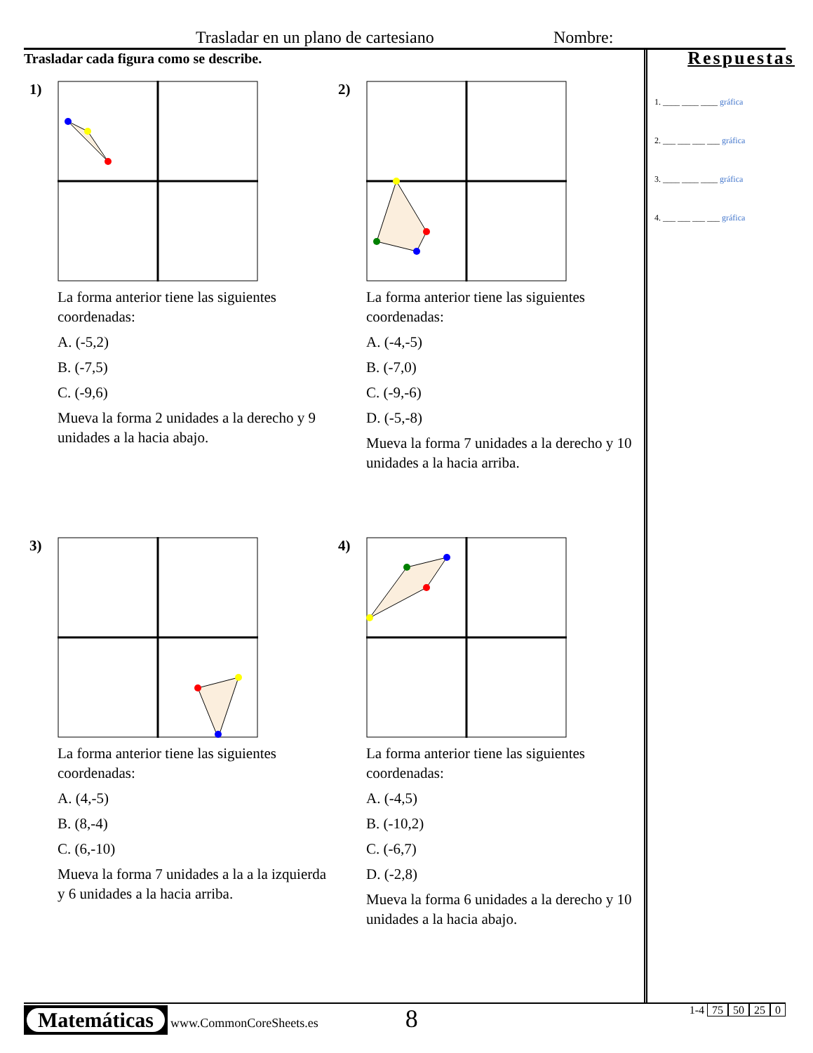Trasladar en un plano de cartesiano Nombre:
Trasladar cada figura como se describe.
1)
La forma anterior tiene las siguientes coordenadas:
A. (-5,2)
B. (-7,5)
C. (-9,6)
Mueva la forma 2 unidades a la derecho y 9 unidades a la hacia abajo.
2)
La forma anterior tiene las siguientes coordenadas:
A. (-4,-5)
B. (-7,0)
C. (-9,-6)
D. (-5,-8)
Mueva la forma 7 unidades a la derecho y 10 unidades a la hacia arriba.
3)
La forma anterior tiene las siguientes coordenadas:
A. (4,-5)
B. (8,-4)
C. (6,-10)
Mueva la forma 7 unidades a la a la izquierda y 6 unidades a la hacia arriba.
4)
La forma anterior tiene las siguientes coordenadas:
A. (-4,5)
B. (-10,2)
C. (-6,7)
D. (-2,8)
Mueva la forma 6 unidades a la derecho y 10 unidades a la hacia abajo.
Respuestas
1. ____ ____ ____ gráfica
2. ___ ___ ___ ___ gráfica
3. ____ ____ ____ gráfica
4. ___ ___ ___ ___ gráfica
Matemáticas www.CommonCoreSheets.es 8 1-4 75 50 25 0